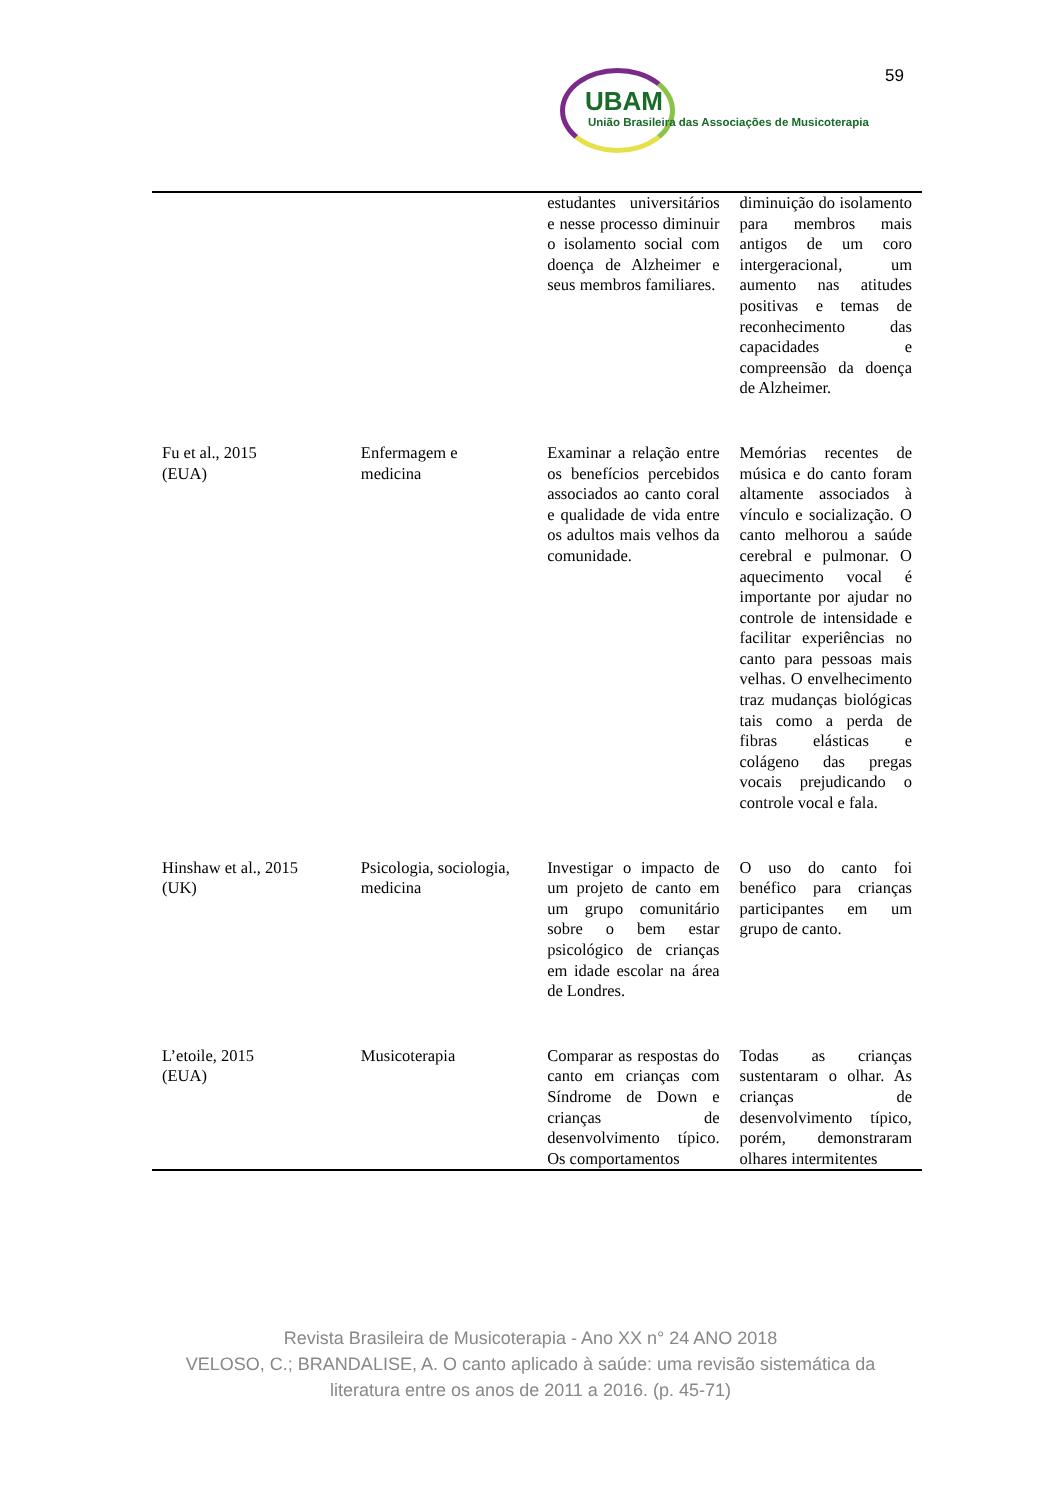59
UBAM
União Brasileira das Associações de Musicoterapia
| | | estudantes universitários e nesse processo diminuir o isolamento social com doença de Alzheimer e seus membros familiares. | diminuição do isolamento para membros mais antigos de um coro intergeracional, um aumento nas atitudes positivas e temas de reconhecimento das capacidades e compreensão da doença de Alzheimer. |
| Fu et al., 2015 (EUA) | Enfermagem e medicina | Examinar a relação entre os benefícios percebidos associados ao canto coral e qualidade de vida entre os adultos mais velhos da comunidade. | Memórias recentes de música e do canto foram altamente associados à vínculo e socialização. O canto melhorou a saúde cerebral e pulmonar. O aquecimento vocal é importante por ajudar no controle de intensidade e facilitar experiências no canto para pessoas mais velhas. O envelhecimento traz mudanças biológicas tais como a perda de fibras elásticas e colágeno das pregas vocais prejudicando o controle vocal e fala. |
| Hinshaw et al., 2015 (UK) | Psicologia, sociologia, medicina | Investigar o impacto de um projeto de canto em um grupo comunitário sobre o bem estar psicológico de crianças em idade escolar na área de Londres. | O uso do canto foi benéfico para crianças participantes em um grupo de canto. |
| L’etoile, 2015 (EUA) | Musicoterapia | Comparar as respostas do canto em crianças com Síndrome de Down e crianças de desenvolvimento típico. Os comportamentos | Todas as crianças sustentaram o olhar. As crianças de desenvolvimento típico, porém, demonstraram olhares intermitentes |
Revista Brasileira de Musicoterapia - Ano XX n° 24 ANO 2018
VELOSO, C.; BRANDALISE, A. O canto aplicado à saúde: uma revisão sistemática da
literatura entre os anos de 2011 a 2016. (p. 45-71)